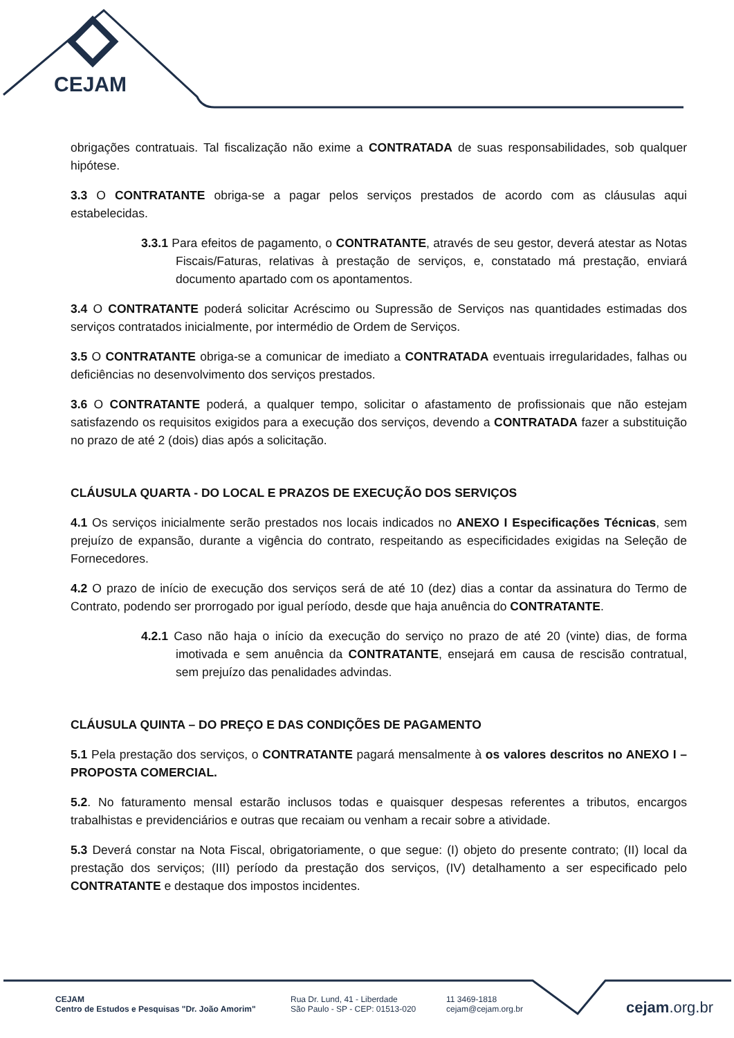CEJAM
obrigações contratuais. Tal fiscalização não exime a CONTRATADA de suas responsabilidades, sob qualquer hipótese.
3.3 O CONTRATANTE obriga-se a pagar pelos serviços prestados de acordo com as cláusulas aqui estabelecidas.
3.3.1 Para efeitos de pagamento, o CONTRATANTE, através de seu gestor, deverá atestar as Notas Fiscais/Faturas, relativas à prestação de serviços, e, constatado má prestação, enviará documento apartado com os apontamentos.
3.4 O CONTRATANTE poderá solicitar Acréscimo ou Supressão de Serviços nas quantidades estimadas dos serviços contratados inicialmente, por intermédio de Ordem de Serviços.
3.5 O CONTRATANTE obriga-se a comunicar de imediato a CONTRATADA eventuais irregularidades, falhas ou deficiências no desenvolvimento dos serviços prestados.
3.6 O CONTRATANTE poderá, a qualquer tempo, solicitar o afastamento de profissionais que não estejam satisfazendo os requisitos exigidos para a execução dos serviços, devendo a CONTRATADA fazer a substituição no prazo de até 2 (dois) dias após a solicitação.
CLÁUSULA QUARTA - DO LOCAL E PRAZOS DE EXECUÇÃO DOS SERVIÇOS
4.1 Os serviços inicialmente serão prestados nos locais indicados no ANEXO I Especificações Técnicas, sem prejuízo de expansão, durante a vigência do contrato, respeitando as especificidades exigidas na Seleção de Fornecedores.
4.2 O prazo de início de execução dos serviços será de até 10 (dez) dias a contar da assinatura do Termo de Contrato, podendo ser prorrogado por igual período, desde que haja anuência do CONTRATANTE.
4.2.1 Caso não haja o início da execução do serviço no prazo de até 20 (vinte) dias, de forma imotivada e sem anuência da CONTRATANTE, ensejará em causa de rescisão contratual, sem prejuízo das penalidades advindas.
CLÁUSULA QUINTA – DO PREÇO E DAS CONDIÇÕES DE PAGAMENTO
5.1 Pela prestação dos serviços, o CONTRATANTE pagará mensalmente à os valores descritos no ANEXO I – PROPOSTA COMERCIAL.
5.2. No faturamento mensal estarão inclusos todas e quaisquer despesas referentes a tributos, encargos trabalhistas e previdenciários e outras que recaiam ou venham a recair sobre a atividade.
5.3 Deverá constar na Nota Fiscal, obrigatoriamente, o que segue: (I) objeto do presente contrato; (II) local da prestação dos serviços; (III) período da prestação dos serviços, (IV) detalhamento a ser especificado pelo CONTRATANTE e destaque dos impostos incidentes.
CEJAM
Centro de Estudos e Pesquisas "Dr. João Amorim"
Rua Dr. Lund, 41 - Liberdade
São Paulo - SP - CEP: 01513-020
11 3469-1818
cejam@cejam.org.br
cejam.org.br